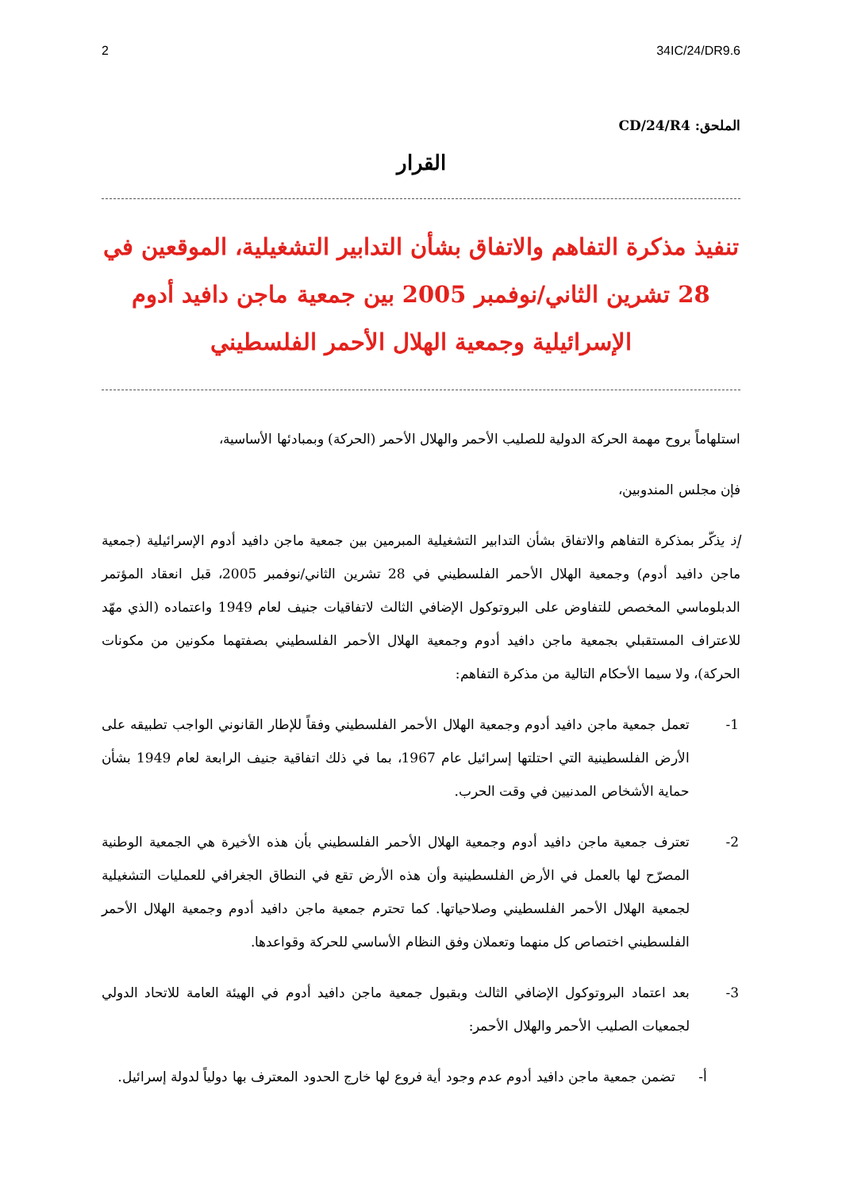2 34IC/24/DR9.6
الملحق: CD/24/R4
القرار
تنفيذ مذكرة التفاهم والاتفاق بشأن التدابير التشغيلية، الموقعين في 28 تشرين الثاني/نوفمبر 2005 بين جمعية ماجن دافيد أدوم الإسرائيلية وجمعية الهلال الأحمر الفلسطيني
استلهاماً بروح مهمة الحركة الدولية للصليب الأحمر والهلال الأحمر (الحركة) وبمبادئها الأساسية،
فإن مجلس المندوبين،
إذ يذكّر بمذكرة التفاهم والاتفاق بشأن التدابير التشغيلية المبرمين بين جمعية ماجن دافيد أدوم الإسرائيلية (جمعية ماجن دافيد أدوم) وجمعية الهلال الأحمر الفلسطيني في 28 تشرين الثاني/نوفمبر 2005، قبل انعقاد المؤتمر الدبلوماسي المخصص للتفاوض على البروتوكول الإضافي الثالث لاتفاقيات جنيف لعام 1949 واعتماده (الذي مهّد للاعتراف المستقبلي بجمعية ماجن دافيد أدوم وجمعية الهلال الأحمر الفلسطيني بصفتهما مكونين من مكونات الحركة)، ولا سيما الأحكام التالية من مذكرة التفاهم:
1- تعمل جمعية ماجن دافيد أدوم وجمعية الهلال الأحمر الفلسطيني وفقاً للإطار القانوني الواجب تطبيقه على الأرض الفلسطينية التي احتلتها إسرائيل عام 1967، بما في ذلك اتفاقية جنيف الرابعة لعام 1949 بشأن حماية الأشخاص المدنيين في وقت الحرب.
2- تعترف جمعية ماجن دافيد أدوم وجمعية الهلال الأحمر الفلسطيني بأن هذه الأخيرة هي الجمعية الوطنية المصرّح لها بالعمل في الأرض الفلسطينية وأن هذه الأرض تقع في النطاق الجغرافي للعمليات التشغيلية لجمعية الهلال الأحمر الفلسطيني وصلاحياتها. كما تحترم جمعية ماجن دافيد أدوم وجمعية الهلال الأحمر الفلسطيني اختصاص كل منهما وتعملان وفق النظام الأساسي للحركة وقواعدها.
3- بعد اعتماد البروتوكول الإضافي الثالث وبقبول جمعية ماجن دافيد أدوم في الهيئة العامة للاتحاد الدولي لجمعيات الصليب الأحمر والهلال الأحمر:
أ- تضمن جمعية ماجن دافيد أدوم عدم وجود أية فروع لها خارج الحدود المعترف بها دولياً لدولة إسرائيل.